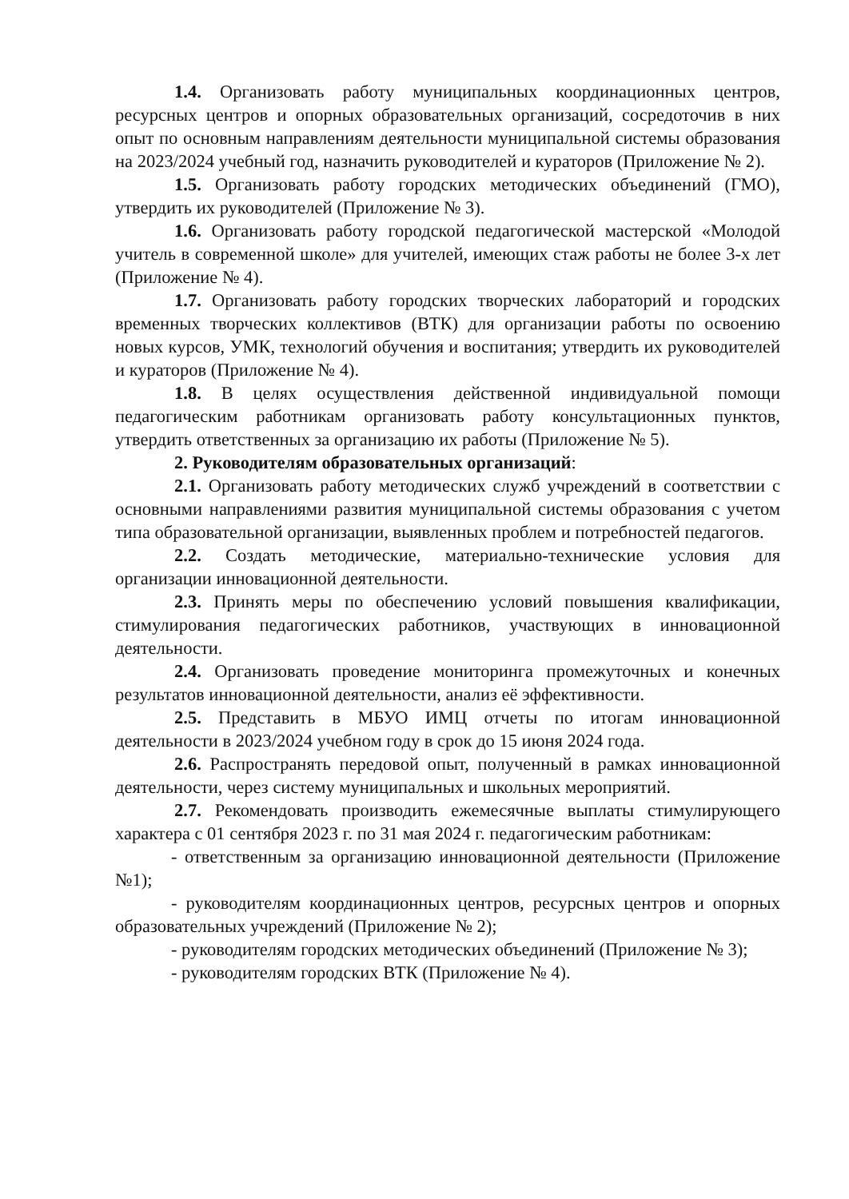1.4. Организовать работу муниципальных координационных центров, ресурсных центров и опорных образовательных организаций, сосредоточив в них опыт по основным направлениям деятельности муниципальной системы образования на 2023/2024 учебный год, назначить руководителей и кураторов (Приложение № 2).
1.5. Организовать работу городских методических объединений (ГМО), утвердить их руководителей (Приложение № 3).
1.6. Организовать работу городской педагогической мастерской «Молодой учитель в современной школе» для учителей, имеющих стаж работы не более 3-х лет (Приложение № 4).
1.7. Организовать работу городских творческих лабораторий и городских временных творческих коллективов (ВТК) для организации работы по освоению новых курсов, УМК, технологий обучения и воспитания; утвердить их руководителей и кураторов (Приложение № 4).
1.8. В целях осуществления действенной индивидуальной помощи педагогическим работникам организовать работу консультационных пунктов, утвердить ответственных за организацию их работы (Приложение № 5).
2. Руководителям образовательных организаций:
2.1. Организовать работу методических служб учреждений в соответствии с основными направлениями развития муниципальной системы образования с учетом типа образовательной организации, выявленных проблем и потребностей педагогов.
2.2. Создать методические, материально-технические условия для организации инновационной деятельности.
2.3. Принять меры по обеспечению условий повышения квалификации, стимулирования педагогических работников, участвующих в инновационной деятельности.
2.4. Организовать проведение мониторинга промежуточных и конечных результатов инновационной деятельности, анализ её эффективности.
2.5. Представить в МБУО ИМЦ отчеты по итогам инновационной деятельности в 2023/2024 учебном году в срок до 15 июня 2024 года.
2.6. Распространять передовой опыт, полученный в рамках инновационной деятельности, через систему муниципальных и школьных мероприятий.
2.7. Рекомендовать производить ежемесячные выплаты стимулирующего характера с 01 сентября 2023 г. по 31 мая 2024 г. педагогическим работникам:
- ответственным за организацию инновационной деятельности (Приложение №1);
- руководителям координационных центров, ресурсных центров и опорных образовательных учреждений (Приложение № 2);
- руководителям городских методических объединений (Приложение № 3);
- руководителям городских ВТК (Приложение № 4).